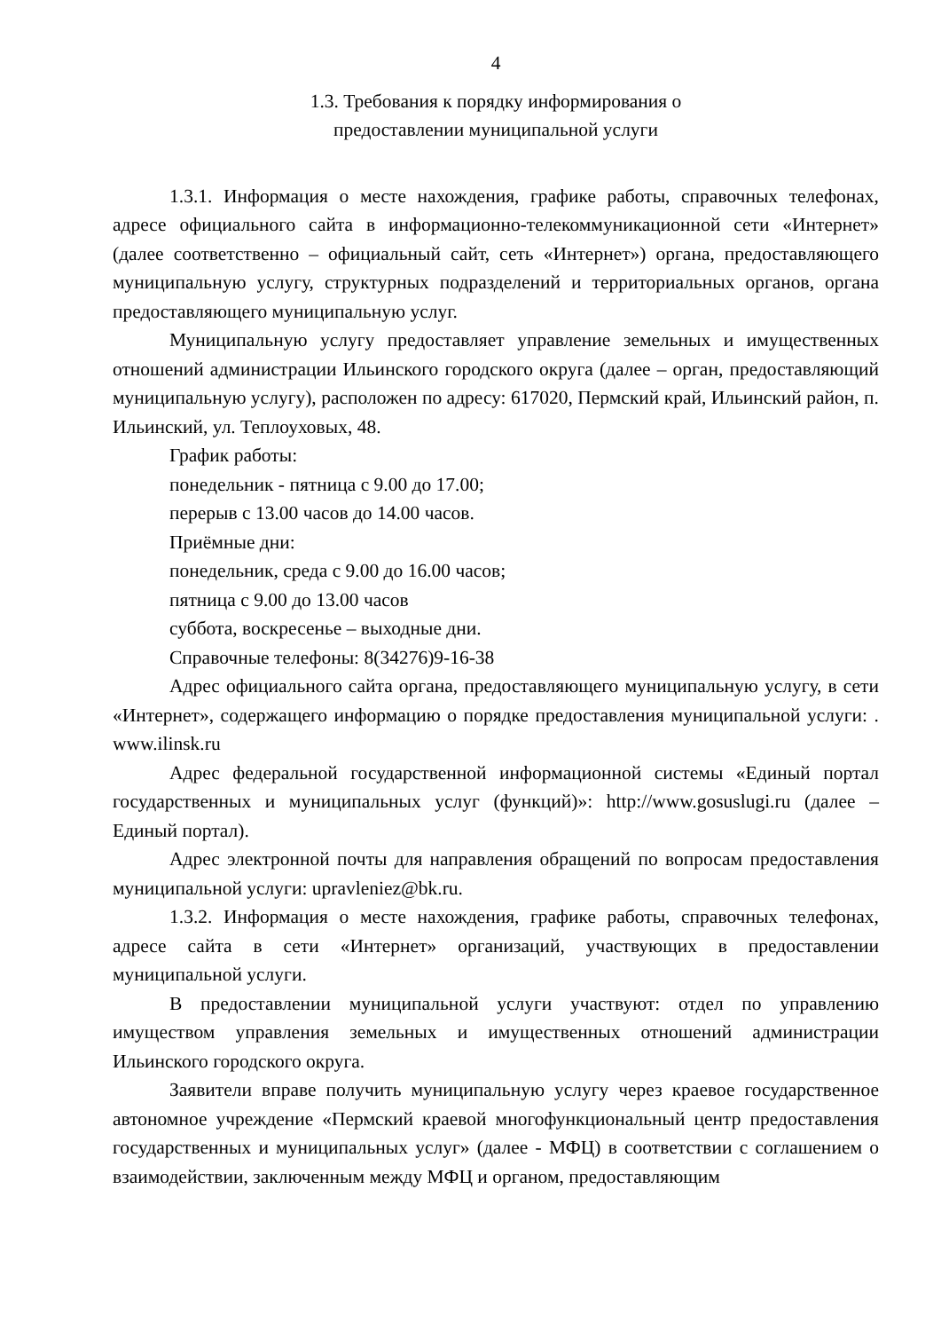4
1.3. Требования к порядку информирования о
предоставлении муниципальной услуги
1.3.1. Информация о месте нахождения, графике работы, справочных телефонах, адресе официального сайта в информационно-телекоммуникационной сети «Интернет» (далее соответственно – официальный сайт, сеть «Интернет») органа, предоставляющего муниципальную услугу, структурных подразделений и территориальных органов, органа предоставляющего муниципальную услуг.
Муниципальную услугу предоставляет управление земельных и имущественных отношений администрации Ильинского городского округа (далее – орган, предоставляющий муниципальную услугу), расположен по адресу: 617020, Пермский край, Ильинский район, п. Ильинский, ул. Теплоуховых, 48.
График работы:
понедельник - пятница с 9.00 до 17.00;
перерыв с 13.00 часов до 14.00 часов.
Приёмные дни:
понедельник, среда с 9.00 до 16.00 часов;
пятница с 9.00 до 13.00 часов
суббота, воскресенье – выходные дни.
Справочные телефоны: 8(34276)9-16-38
Адрес официального сайта органа, предоставляющего муниципальную услугу, в сети «Интернет», содержащего информацию о порядке предоставления муниципальной услуги: . www.ilinsk.ru
Адрес федеральной государственной информационной системы «Единый портал государственных и муниципальных услуг (функций)»: http://www.gosuslugi.ru (далее – Единый портал).
Адрес электронной почты для направления обращений по вопросам предоставления муниципальной услуги: upravleniez@bk.ru.
1.3.2. Информация о месте нахождения, графике работы, справочных телефонах, адресе сайта в сети «Интернет» организаций, участвующих в предоставлении муниципальной услуги.
В предоставлении муниципальной услуги участвуют: отдел по управлению имуществом управления земельных и имущественных отношений администрации Ильинского городского округа.
Заявители вправе получить муниципальную услугу через краевое государственное автономное учреждение «Пермский краевой многофункциональный центр предоставления государственных и муниципальных услуг» (далее - МФЦ) в соответствии с соглашением о взаимодействии, заключенным между МФЦ и органом, предоставляющим